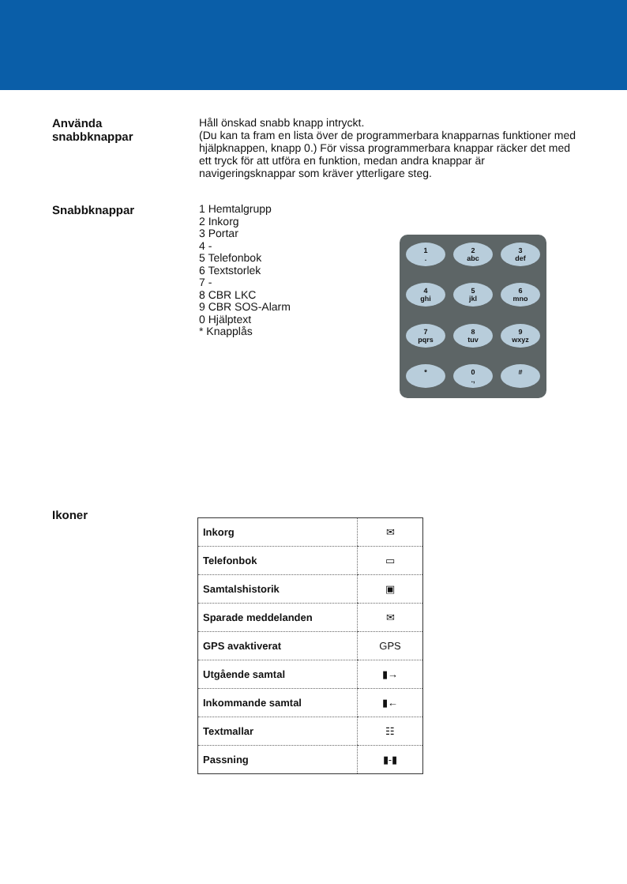Använda
snabbknappar
Håll önskad snabb knapp intryckt.
(Du kan ta fram en lista över de programmerbara knapparnas funktioner med hjälpknappen, knapp 0.) För vissa program­merbara knappar räcker det med ett tryck för att utföra en funktion, medan andra knappar är navigeringsknappar som kräver ytterligare steg.
Snabbknappar
1 Hemtalgrupp
2 Inkorg
3 Portar
4 -
5 Telefonbok
6 Textstorlek
7 -
8 CBR LKC
9 CBR SOS-Alarm
0 Hjälptext
* Knapplås
1
.
2
abc
3
def
4
ghi
5
jkl
6
mno
7
pqrs
8
tuv
9
wxyz
*
0
.,
#
Ikoner
| Inkorg | ✉ |
| Telefonbok | ▭ |
| Samtalshistorik | ▣ |
| Sparade meddelanden | ✉ |
| GPS avaktiverat | GPS |
| Utgående samtal | ▮→ |
| Inkommande samtal | ▮← |
| Textmallar | ☷ |
| Passning | ▮-▮ |